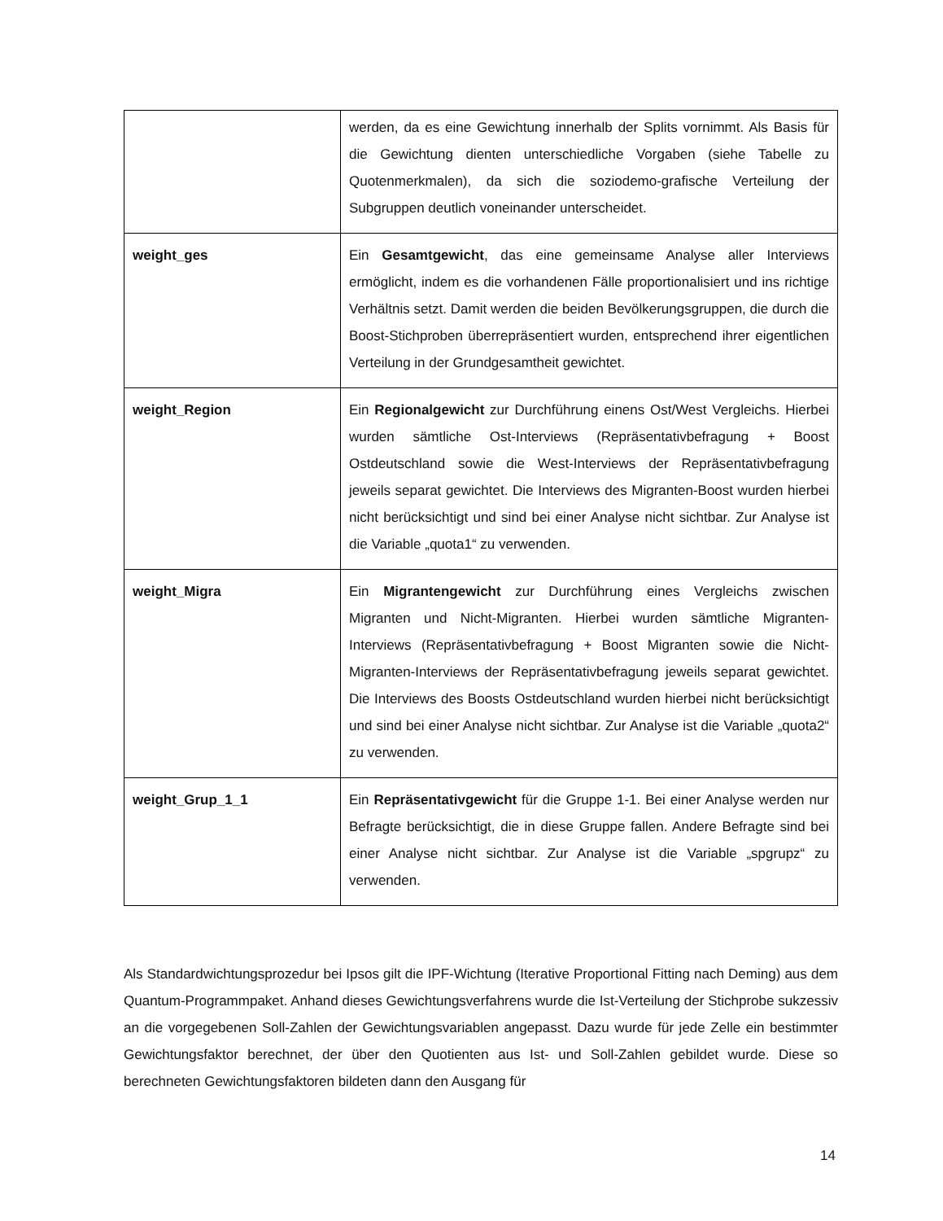| | werden, da es eine Gewichtung innerhalb der Splits vornimmt. Als Basis für die Gewichtung dienten unterschiedliche Vorgaben (siehe Tabelle zu Quotenmerkmalen), da sich die soziodemo-grafische Verteilung der Subgruppen deutlich voneinander unterscheidet. |
| weight_ges | Ein Gesamtgewicht , das eine gemeinsame Analyse aller Interviews ermöglicht, indem es die vorhandenen Fälle proportionalisiert und ins richtige Verhältnis setzt. Damit werden die beiden Bevölkerungsgruppen, die durch die Boost-Stichproben überrepräsentiert wurden, entsprechend ihrer eigentlichen Verteilung in der Grundgesamtheit gewichtet. |
| weight_Region | Ein Regionalgewicht zur Durchführung einens Ost/West Vergleichs. Hierbei wurden sämtliche Ost-Interviews (Repräsentativbefragung + Boost Ostdeutschland sowie die West-Interviews der Repräsentativbefragung jeweils separat gewichtet. Die Interviews des Migranten-Boost wurden hierbei nicht berücksichtigt und sind bei einer Analyse nicht sichtbar. Zur Analyse ist die Variable „quota1“ zu verwenden. |
| weight_Migra | Ein Migrantengewicht zur Durchführung eines Vergleichs zwischen Migranten und Nicht-Migranten. Hierbei wurden sämtliche Migranten-Interviews (Repräsentativbefragung + Boost Migranten sowie die Nicht-Migranten-Interviews der Repräsentativbefragung jeweils separat gewichtet. Die Interviews des Boosts Ostdeutschland wurden hierbei nicht berücksichtigt und sind bei einer Analyse nicht sichtbar. Zur Analyse ist die Variable „quota2“ zu verwenden. |
| weight_Grup_1_1 | Ein Repräsentativgewicht für die Gruppe 1-1. Bei einer Analyse werden nur Befragte berücksichtigt, die in diese Gruppe fallen. Andere Befragte sind bei einer Analyse nicht sichtbar. Zur Analyse ist die Variable „spgrupz“ zu verwenden. |
Als Standardwichtungsprozedur bei Ipsos gilt die IPF-Wichtung (Iterative Proportional Fitting nach Deming) aus dem Quantum-Programmpaket. Anhand dieses Gewichtungsverfahrens wurde die Ist-Verteilung der Stichprobe sukzessiv an die vorgegebenen Soll-Zahlen der Gewichtungsvariablen angepasst. Dazu wurde für jede Zelle ein bestimmter Gewichtungsfaktor berechnet, der über den Quotienten aus Ist- und Soll-Zahlen gebildet wurde. Diese so berechneten Gewichtungsfaktoren bildeten dann den Ausgang für
14